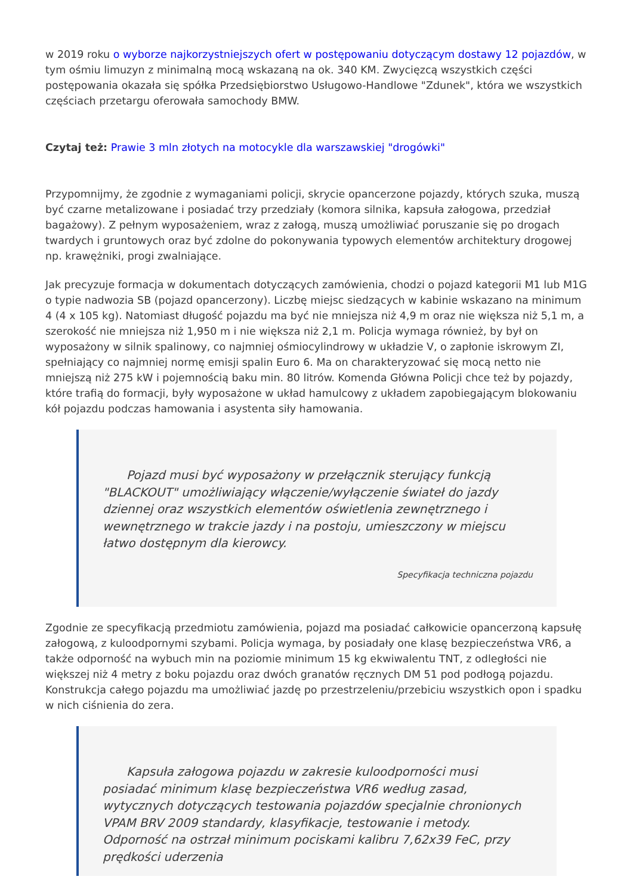w 2019 roku o wyborze najkorzystniejszych ofert w postępowaniu dotyczącym dostawy 12 pojazdów, w tym ośmiu limuzyn z minimalną mocą wskazaną na ok. 340 KM. Zwycięzcą wszystkich części postępowania okazała się spółka Przedsiębiorstwo Usługowo-Handlowe "Zdunek", która we wszystkich częściach przetargu oferowała samochody BMW.
Czytaj też: Prawie 3 mln złotych na motocykle dla warszawskiej "drogówki"
Przypomnijmy, że zgodnie z wymaganiami policji, skrycie opancerzone pojazdy, których szuka, muszą być czarne metalizowane i posiadać trzy przedziały (komora silnika, kapsuła załogowa, przedział bagażowy). Z pełnym wyposażeniem, wraz z załogą, muszą umożliwiać poruszanie się po drogach twardych i gruntowych oraz być zdolne do pokonywania typowych elementów architektury drogowej np. krawężniki, progi zwalniające.
Jak precyzuje formacja w dokumentach dotyczących zamówienia, chodzi o pojazd kategorii M1 lub M1G o typie nadwozia SB (pojazd opancerzony). Liczbę miejsc siedzących w kabinie wskazano na minimum 4 (4 x 105 kg). Natomiast długość pojazdu ma być nie mniejsza niż 4,9 m oraz nie większa niż 5,1 m, a szerokość nie mniejsza niż 1,950 m i nie większa niż 2,1 m. Policja wymaga również, by był on wyposażony w silnik spalinowy, co najmniej ośmiocylindrowy w układzie V, o zapłonie iskrowym ZI, spełniający co najmniej normę emisji spalin Euro 6. Ma on charakteryzować się mocą netto nie mniejszą niż 275 kW i pojemnością baku min. 80 litrów. Komenda Główna Policji chce też by pojazdy, które trafią do formacji, były wyposażone w układ hamulcowy z układem zapobiegającym blokowaniu kół pojazdu podczas hamowania i asystenta siły hamowania.
Pojazd musi być wyposażony w przełącznik sterujący funkcją "BLACKOUT" umożliwiający włączenie/wyłączenie świateł do jazdy dziennej oraz wszystkich elementów oświetlenia zewnętrznego i wewnętrznego w trakcie jazdy i na postoju, umieszczony w miejscu łatwo dostępnym dla kierowcy.
Specyfikacja techniczna pojazdu
Zgodnie ze specyfikacją przedmiotu zamówienia, pojazd ma posiadać całkowicie opancerzoną kapsułę załogową, z kuloodpornymi szybami. Policja wymaga, by posiadały one klasę bezpieczeństwa VR6, a także odporność na wybuch min na poziomie minimum 15 kg ekwiwalentu TNT, z odległości nie większej niż 4 metry z boku pojazdu oraz dwóch granatów ręcznych DM 51 pod podłogą pojazdu. Konstrukcja całego pojazdu ma umożliwiać jazdę po przestrzeleniu/przebiciu wszystkich opon i spadku w nich ciśnienia do zera.
Kapsuła załogowa pojazdu w zakresie kuloodporności musi posiadać minimum klasę bezpieczeństwa VR6 według zasad, wytycznych dotyczących testowania pojazdów specjalnie chronionych VPAM BRV 2009 standardy, klasyfikacje, testowanie i metody. Odporność na ostrzał minimum pociskami kalibru 7,62x39 FeC, przy prędkości uderzenia